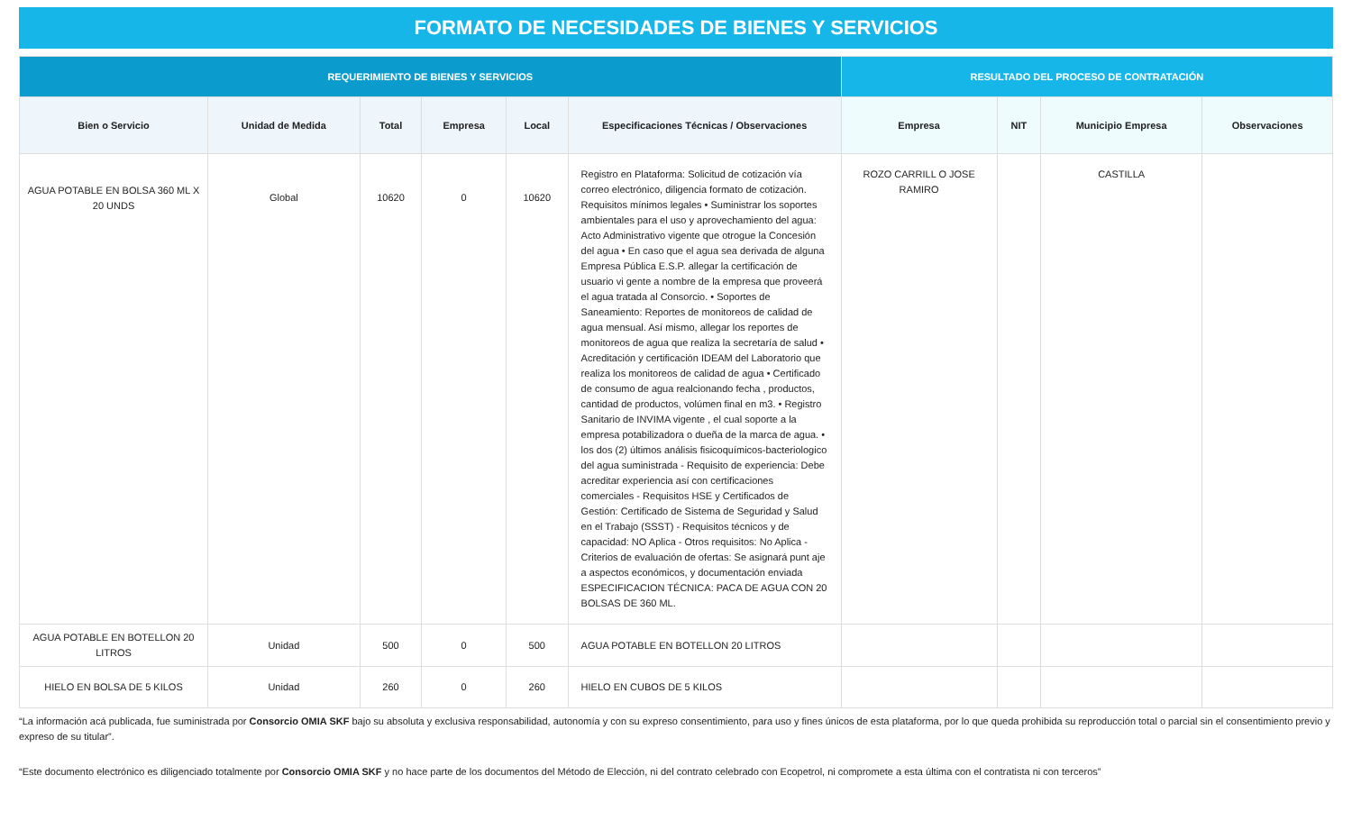FORMATO DE NECESIDADES DE BIENES Y SERVICIOS
| REQUERIMIENTO DE BIENES Y SERVICIOS | | | | | | RESULTADO DEL PROCESO DE CONTRATACIÓN | | | |
| --- | --- | --- | --- | --- | --- | --- | --- | --- | --- |
| Bien o Servicio | Unidad de Medida | Total | Empresa | Local | Especificaciones Técnicas / Observaciones | Empresa | NIT | Municipio Empresa | Observaciones |
| AGUA POTABLE EN BOLSA 360 ML X 20 UNDS | Global | 10620 | 0 | 10620 | Registro en Plataforma: Solicitud de cotización vía correo electrónico, diligencia formato de cotización. Requisitos mínimos legales • Suministrar los soportes ambientales para el uso y aprovechamiento del agua: Acto Administrativo vigente que otrogue la Concesión del agua • En caso que el agua sea derivada de alguna Empresa Pública E.S.P. allegar la certificación de usuario vi gente a nombre de la empresa que proveerá el agua tratada al Consorcio. • Soportes de Saneamiento: Reportes de monitoreos de calidad de agua mensual. Así mismo, allegar los reportes de monitoreos de agua que realiza la secretaría de salud • Acreditación y certificación IDEAM del Laboratorio que realiza los monitoreos de calidad de agua • Certificado de consumo de agua realcionando fecha , productos, cantidad de productos, volúmen final en m3. • Registro Sanitario de INVIMA vigente , el cual soporte a la empresa potabilizadora o dueña de la marca de agua. • los dos (2) últimos análisis fisicoquímicos-bacteriologico del agua suministrada - Requisito de experiencia: Debe acreditar experiencia así con certificaciones comerciales - Requisitos HSE y Certificados de Gestión: Certificado de Sistema de Seguridad y Salud en el Trabajo (SSST) - Requisitos técnicos y de capacidad: NO Aplica - Otros requisitos: No Aplica - Criterios de evaluación de ofertas: Se asignará punt aje a aspectos económicos, y documentación enviada ESPECIFICACION TÉCNICA: PACA DE AGUA CON 20 BOLSAS DE 360 ML. | ROZO CARRILL O JOSE RAMIRO | | CASTILLA | |
| AGUA POTABLE EN BOTELLON 20 LITROS | Unidad | 500 | 0 | 500 | AGUA POTABLE EN BOTELLON 20 LITROS | | | | |
| HIELO EN BOLSA DE 5 KILOS | Unidad | 260 | 0 | 260 | HIELO EN CUBOS DE 5 KILOS | | | | |
“La información acá publicada, fue suministrada por Consorcio OMIA SKF bajo su absoluta y exclusiva responsabilidad, autonomía y con su expreso consentimiento, para uso y fines únicos de esta plataforma, por lo que queda prohibida su reproducción total o parcial sin el consentimiento previo y expreso de su titular”.
“Este documento electrónico es diligenciado totalmente por Consorcio OMIA SKF y no hace parte de los documentos del Método de Elección, ni del contrato celebrado con Ecopetrol, ni compromete a esta última con el contratista ni con terceros”